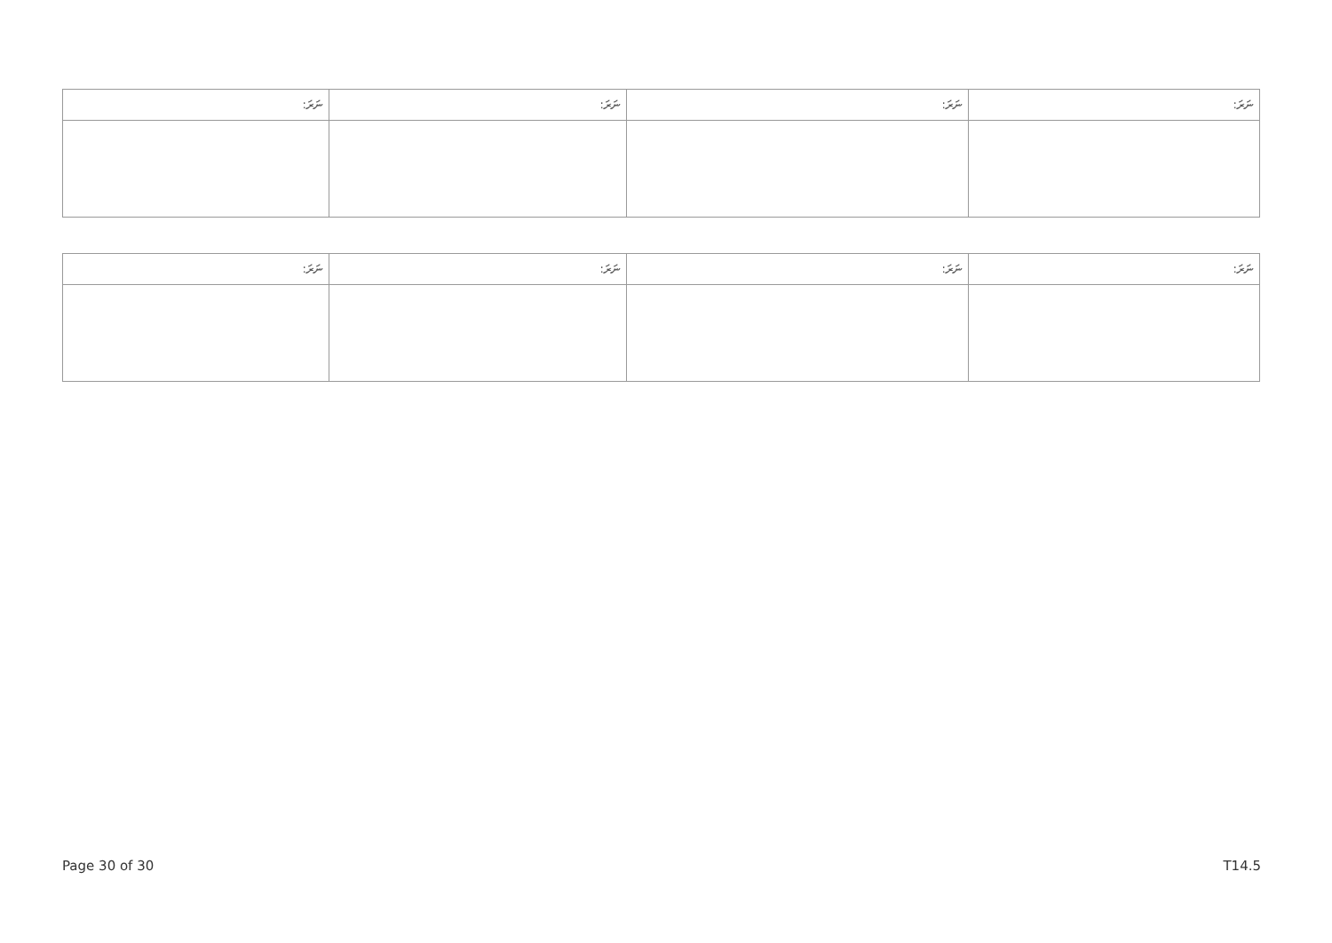| ނަރަ: | ނަރަ: | ނަރަ: | ނަރަ: |
| --- | --- | --- | --- |
| ނަރަ: | ނަރަ: | ނަރަ: | ނަރަ: |
| --- | --- | --- | --- |
Page 30 of 30 T14.5